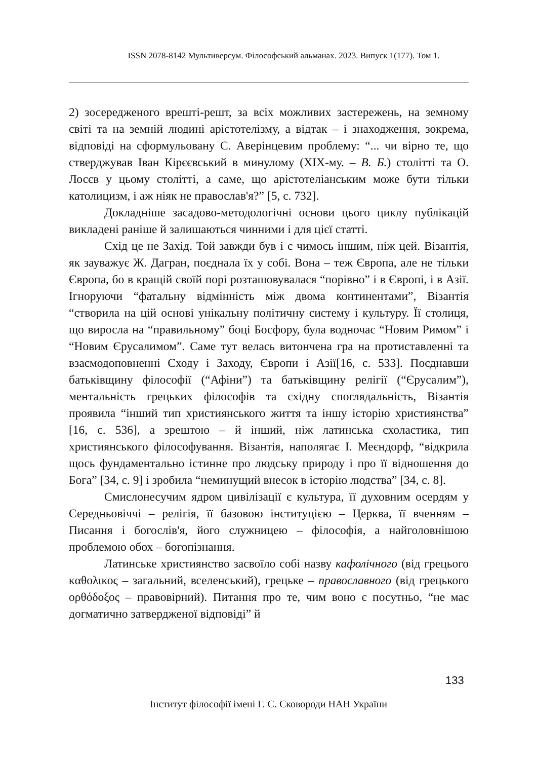ISSN 2078-8142 Мультиверсум. Філософський альманах. 2023. Випуск 1(177). Том 1.
2) зосередженого врешті-решт, за всіх можливих застережень, на земному світі та на земній людині арістотелізму, а відтак – і знаходження, зокрема, відповіді на сформульовану С. Аверінцевим проблему: “... чи вірно те, що стверджував Іван Кірєєвський в минулому (XIX-му. – В. Б.) столітті та О. Лосєв у цьому столітті, а саме, що арістотеліанським може бути тільки католицизм, і аж ніяк не православ'я?” [5, с. 732].
Докладніше засадово-методологічні основи цього циклу публікацій викладені раніше й залишаються чинними і для цієї статті.
Схід це не Захід. Той завжди був і є чимось іншим, ніж цей. Візантія, як зауважує Ж. Дагран, поєднала їх у собі. Вона – теж Європа, але не тільки Європа, бо в кращій своїй порі розташовувалася “порівно” і в Європі, і в Азії. Ігноруючи “фатальну відмінність між двома континентами”, Візантія “створила на цій основі унікальну політичну систему і культуру. Її столиця, що виросла на “правильному” боці Босфору, була водночас “Новим Римом” і “Новим Єрусалимом”. Саме тут велась витончена гра на протиставленні та взаємодоповненні Сходу і Заходу, Європи і Азії[16, с. 533]. Поєднавши батьківщину філософії (“Афіни”) та батьківщину релігії (“Єрусалим”), ментальність грецьких філософів та східну споглядальність, Візантія проявила “інший тип християнського життя та іншу історію християнства” [16, с. 536], а зрештою – й інший, ніж латинська схоластика, тип християнського філософування. Візантія, наполягає І. Меєндорф, “відкрила щось фундаментально істинне про людську природу і про її відношення до Бога” [34, с. 9] і зробила “неминущий внесок в історію людства” [34, с. 8].
Смислонесучим ядром цивілізації є культура, її духовним осердям у Середньовіччі – релігія, її базовою інституцією – Церква, її вченням – Писання і богослів'я, його служницею – філософія, а найголовнішою проблемою обох – богопізнання.
Латинське християнство засвоїло собі назву кафолічного (від грецього καθολικος – загальний, вселенський), грецьке – православного (від грецького ορθόδοξος – правовірний). Питання про те, чим воно є посутньо, “не має догматично затвердженої відповіді” й
133
Інститут філософії імені Г. С. Сковороди НАН України